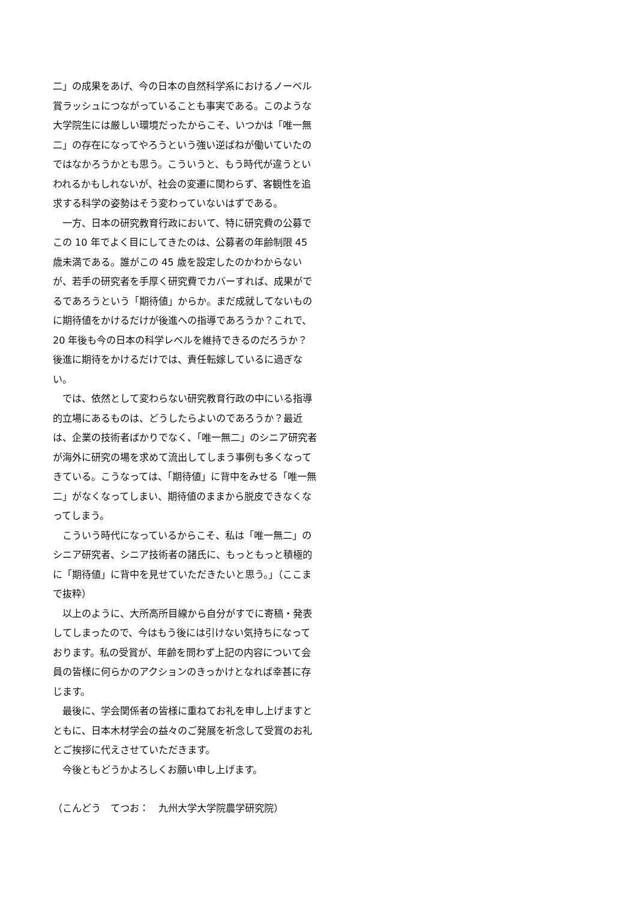二」の成果をあげ、今の日本の自然科学系におけるノーベル賞ラッシュにつながっていることも事実である。このような大学院生には厳しい環境だったからこそ、いつかは「唯一無二」の存在になってやろうという強い逆ばねが働いていたのではなかろうかとも思う。こういうと、もう時代が違うといわれるかもしれないが、社会の変遷に関わらず、客観性を追求する科学の姿勢はそう変わっていないはずである。
一方、日本の研究教育行政において、特に研究費の公募でこの 10 年でよく目にしてきたのは、公募者の年齢制限 45 歳未満である。誰がこの 45 歳を設定したのかわからないが、若手の研究者を手厚く研究費でカバーすれば、成果がでるであろうという「期待値」からか。まだ成就してないものに期待値をかけるだけが後進への指導であろうか？これで、20 年後も今の日本の科学レベルを維持できるのだろうか？後進に期待をかけるだけでは、責任転嫁しているに過ぎない。
では、依然として変わらない研究教育行政の中にいる指導的立場にあるものは、どうしたらよいのであろうか？最近は、企業の技術者ばかりでなく、「唯一無二」のシニア研究者が海外に研究の場を求めて流出してしまう事例も多くなってきている。こうなっては、「期待値」に背中をみせる「唯一無二」がなくなってしまい、期待値のままから脱皮できなくなってしまう。
こういう時代になっているからこそ、私は「唯一無二」のシニア研究者、シニア技術者の諸氏に、もっともっと積極的に「期待値」に背中を見せていただきたいと思う。」（ここまで抜粋）
以上のように、大所高所目線から自分がすでに寄稿・発表してしまったので、今はもう後には引けない気持ちになっております。私の受賞が、年齢を問わず上記の内容について会員の皆様に何らかのアクションのきっかけとなれば幸甚に存じます。
最後に、学会関係者の皆様に重ねてお礼を申し上げますとともに、日本木材学会の益々のご発展を祈念して受賞のお礼とご挨拶に代えさせていただきます。
今後ともどうかよろしくお願い申し上げます。
（こんどう　てつお：　九州大学大学院農学研究院）